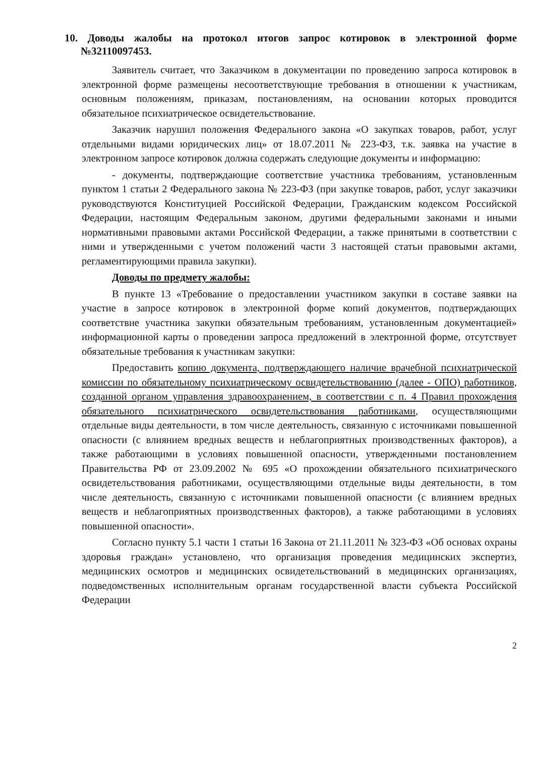10. Доводы жалобы на протокол итогов запрос котировок в электронной форме №32110097453.
Заявитель считает, что Заказчиком в документации по проведению запроса котировок в электронной форме размещены несоответствующие требования в отношении к участникам, основным положениям, приказам, постановлениям, на основании которых проводится обязательное психиатрическое освидетельствование.
Заказчик нарушил положения Федерального закона «О закупках товаров, работ, услуг отдельными видами юридических лиц» от 18.07.2011 № 223-ФЗ, т.к. заявка на участие в электронном запросе котировок должна содержать следующие документы и информацию:
- документы, подтверждающие соответствие участника требованиям, установленным пунктом 1 статьи 2 Федерального закона № 223-ФЗ (при закупке товаров, работ, услуг заказчики руководствуются Конституцией Российской Федерации, Гражданским кодексом Российской Федерации, настоящим Федеральным законом, другими федеральными законами и иными нормативными правовыми актами Российской Федерации, а также принятыми в соответствии с ними и утвержденными с учетом положений части 3 настоящей статьи правовыми актами, регламентирующими правила закупки).
Доводы по предмету жалобы:
В пункте 13 «Требование о предоставлении участником закупки в составе заявки на участие в запросе котировок в электронной форме копий документов, подтверждающих соответствие участника закупки обязательным требованиям, установленным документацией» информационной карты о проведении запроса предложений в электронной форме, отсутствует обязательные требования к участникам закупки:
Предоставить копию документа, подтверждающего наличие врачебной психиатрической комиссии по обязательному психиатрическому освидетельствованию (далее - ОПО) работников, созданной органом управления здравоохранением, в соответствии с п. 4 Правил прохождения обязательного психиатрического освидетельствования работниками, осуществляющими отдельные виды деятельности, в том числе деятельность, связанную с источниками повышенной опасности (с влиянием вредных веществ и неблагоприятных производственных факторов), а также работающими в условиях повышенной опасности, утвержденными постановлением Правительства РФ от 23.09.2002 № 695 «О прохождении обязательного психиатрического освидетельствования работниками, осуществляющими отдельные виды деятельности, в том числе деятельность, связанную с источниками повышенной опасности (с влиянием вредных веществ и неблагоприятных производственных факторов), а также работающими в условиях повышенной опасности».
Согласно пункту 5.1 части 1 статьи 16 Закона от 21.11.2011 № 323-ФЗ «Об основах охраны здоровья граждан» установлено, что организация проведения медицинских экспертиз, медицинских осмотров и медицинских освидетельствований в медицинских организациях, подведомственных исполнительным органам государственной власти субъекта Российской Федерации
2